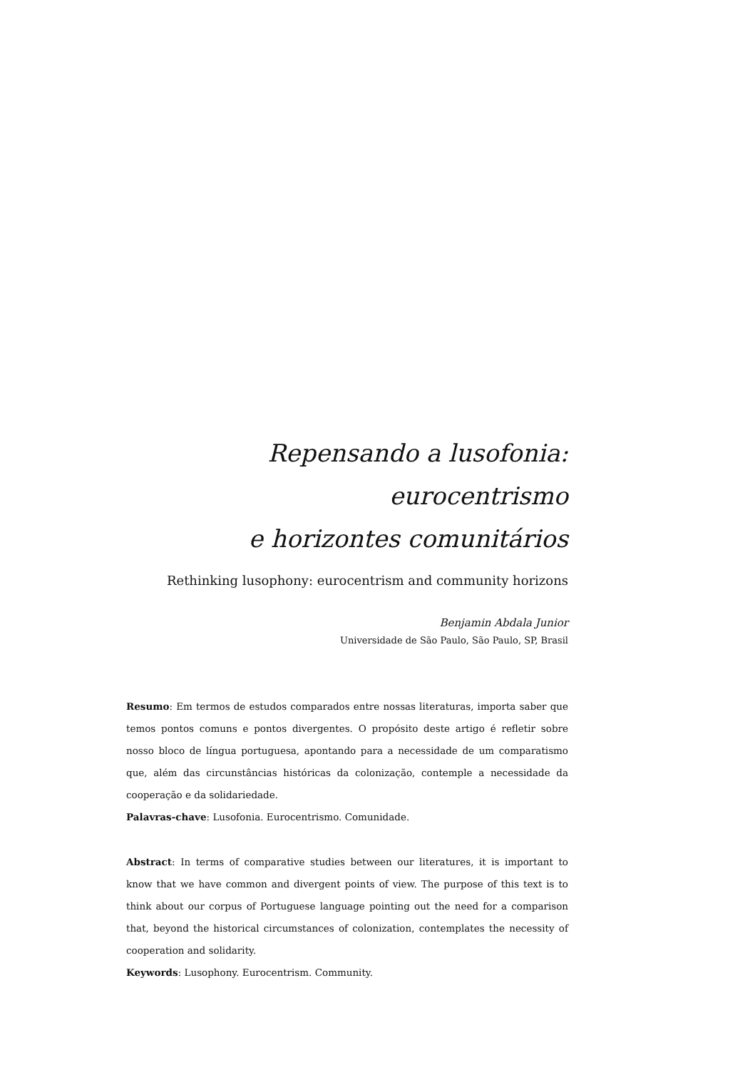Repensando a lusofonia: eurocentrismo
e horizontes comunitários
Rethinking lusophony: eurocentrism and community horizons
Benjamin Abdala Junior
Universidade de São Paulo, São Paulo, SP, Brasil
Resumo: Em termos de estudos comparados entre nossas literaturas, importa saber que temos pontos comuns e pontos divergentes. O propósito deste artigo é refletir sobre nosso bloco de língua portuguesa, apontando para a necessidade de um comparatismo que, além das circunstâncias históricas da colonização, contemple a necessidade da cooperação e da solidariedade.
Palavras-chave: Lusofonia. Eurocentrismo. Comunidade.
Abstract: In terms of comparative studies between our literatures, it is important to know that we have common and divergent points of view. The purpose of this text is to think about our corpus of Portuguese language pointing out the need for a comparison that, beyond the historical circumstances of colonization, contemplates the necessity of cooperation and solidarity.
Keywords: Lusophony. Eurocentrism. Community.